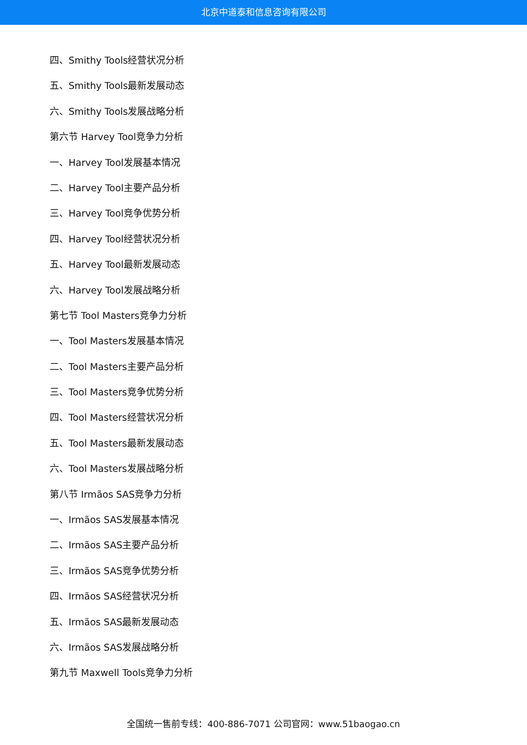北京中道泰和信息咨询有限公司
四、Smithy Tools经营状况分析
五、Smithy Tools最新发展动态
六、Smithy Tools发展战略分析
第六节 Harvey Tool竞争力分析
一、Harvey Tool发展基本情况
二、Harvey Tool主要产品分析
三、Harvey Tool竞争优势分析
四、Harvey Tool经营状况分析
五、Harvey Tool最新发展动态
六、Harvey Tool发展战略分析
第七节 Tool Masters竞争力分析
一、Tool Masters发展基本情况
二、Tool Masters主要产品分析
三、Tool Masters竞争优势分析
四、Tool Masters经营状况分析
五、Tool Masters最新发展动态
六、Tool Masters发展战略分析
第八节 Irmãos SAS竞争力分析
一、Irmãos SAS发展基本情况
二、Irmãos SAS主要产品分析
三、Irmãos SAS竞争优势分析
四、Irmãos SAS经营状况分析
五、Irmãos SAS最新发展动态
六、Irmãos SAS发展战略分析
第九节 Maxwell Tools竞争力分析
全国统一售前专线：400-886-7071 公司官网：www.51baogao.cn